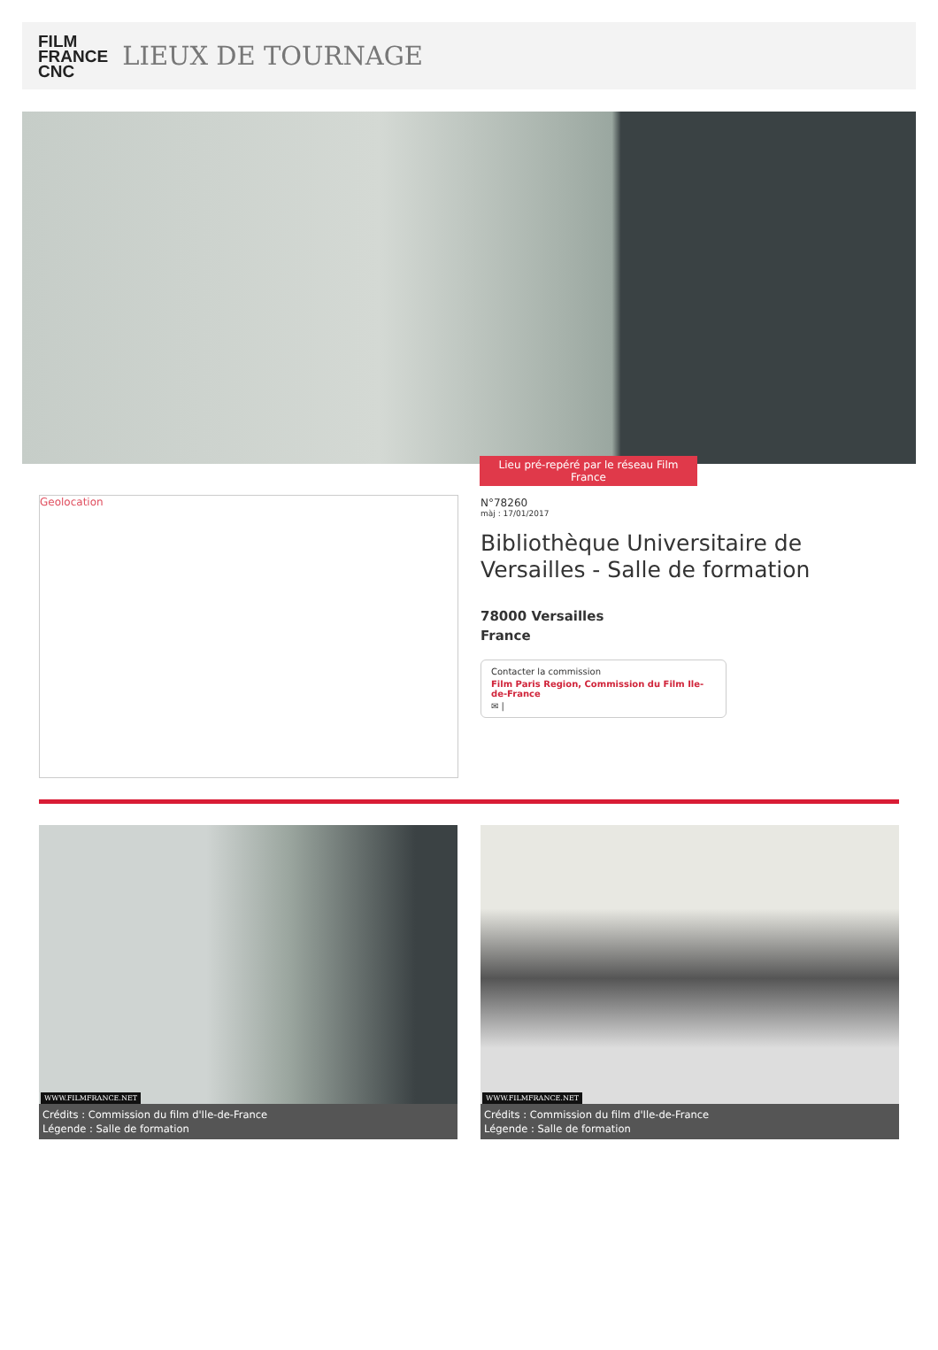FILM
FRANCE
CNC
LIEUX DE TOURNAGE
Lieu pré-repéré par le réseau Film France
Geolocation
N°78260
màj : 17/01/2017
Bibliothèque Universitaire de Versailles - Salle de formation
78000 Versailles
France
Contacter la commission
Film Paris Region, Commission du Film Ile-de-France
✉ |
WWW.FILMFRANCE.NET
Crédits : Commission du film d'Ile-de-France
Légende : Salle de formation
WWW.FILMFRANCE.NET
Crédits : Commission du film d'Ile-de-France
Légende : Salle de formation